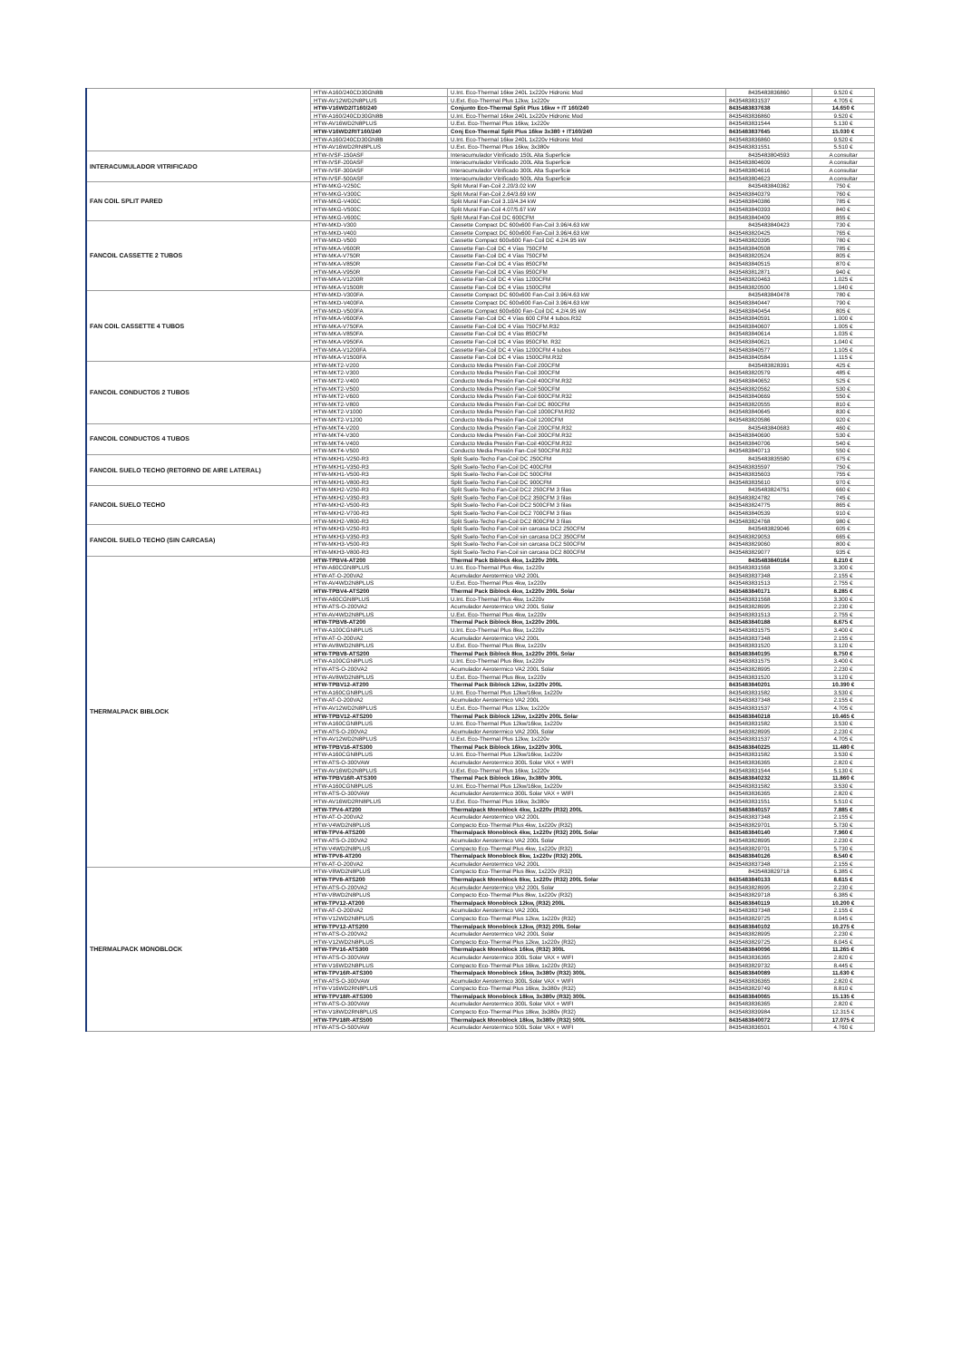| | HTW-A160/240CD30GN8B | U.Int. Eco-Thermal 16kw 240L 1x220v Hidronic Mod | 8435483836860 | 9.520 € |
| | HTW-AV12WD2N8PLUS | U.Ext. Eco-Thermal Plus 12kw, 1x220v | 8435483831537 | 4.705 € |
| | HTW-V16WD2IT160/240 | Conjunto Eco-Thermal Split Plus 16kw + IT 160/240 | 8435483837638 | 14.650 € |
| | HTW-A160/240CD30GN8B | U.Int. Eco-Thermal 16kw 240L 1x220v Hidronic Mod | 8435483836860 | 9.520 € |
| | HTW-AV16WD2N8PLUS | U.Ext. Eco-Thermal Plus 16kw, 1x220v | 8435483831544 | 5.130 € |
| | HTW-V16WD2RIT160/240 | Conj Eco-Thermal Split Plus 16kw 3x380 + IT160/240 | 8435483837645 | 15.030 € |
| | HTW-A160/240CD30GN8B | U.Int. Eco-Thermal 16kw 240L 1x220v Hidronic Mod | 8435483836860 | 9.520 € |
| | HTW-AV16WD2RN8PLUS | U.Ext. Eco-Thermal Plus 16kw, 3x380v | 8435483831551 | 5.510 € |
| INTERACUMULADOR VITRIFICADO | HTW-IVSF-150ASF | Interacumulador Vitrificado 150L Alta Superficie | 8435483804593 | A consultar |
| | HTW-IVSF-200ASF | Interacumulador Vitrificado 200L Alta Superficie | 8435483804609 | A consultar |
| | HTW-IVSF-300ASF | Interacumulador Vitrificado 300L Alta Superficie | 8435483804616 | A consultar |
| | HTW-IVSF-500ASF | Interacumulador Vitrificado 500L Alta Superficie | 8435483804623 | A consultar |
| FAN COIL SPLIT PARED | HTW-MKG-V250C | Split Mural Fan-Coil 2.20/3.02 kW | 8435483840362 | 750 € |
| | HTW-MKG-V300C | Split Mural Fan-Coil 2.64/3.69 kW | 8435483840379 | 760 € |
| | HTW-MKG-V400C | Split Mural Fan-Coil 3.10/4.34 kW | 8435483840386 | 785 € |
| | HTW-MKG-V500C | Split Mural Fan-Coil 4.07/5.67 kW | 8435483840393 | 840 € |
| | HTW-MKG-V600C | Split Mural Fan-Coil DC 600CFM | 8435483840409 | 855 € |
| FANCOIL CASSETTE 2 TUBOS | HTW-MKD-V300 | Cassette Compact DC 600x600 Fan-Coil 3.96/4.63 kW | 8435483840423 | 730 € |
| | HTW-MKD-V400 | Cassette Compact DC 600x600 Fan-Coil 3.96/4.63 kW | 8435483820425 | 765 € |
| | HTW-MKD-V500 | Cassette Compact 600x600 Fan-Coil DC 4.2/4.95 kW | 8435483820395 | 780 € |
| | HTW-MKA-V600R | Cassette Fan-Coil DC 4 Vías 750CFM | 8435483840508 | 785 € |
| | HTW-MKA-V750R | Cassette Fan-Coil DC 4 Vías 750CFM | 8435483820524 | 805 € |
| | HTW-MKA-V850R | Cassette Fan-Coil DC 4 Vías 850CFM | 8435483840515 | 870 € |
| | HTW-MKA-V950R | Cassette Fan-Coil DC 4 Vías 950CFM | 8435483812871 | 940 € |
| | HTW-MKA-V1200R | Cassette Fan-Coil DC 4 Vías 1200CFM | 8435483820463 | 1.025 € |
| | HTW-MKA-V1500R | Cassette Fan-Coil DC 4 Vías 1500CFM | 8435483820500 | 1.040 € |
| FAN COIL CASSETTE 4 TUBOS | HTW-MKD-V300FA | Cassette Compact DC 600x600 Fan-Coil 3.96/4.63 kW | 8435483840478 | 780 € |
| | HTW-MKD-V400FA | Cassette Compact DC 600x600 Fan-Coil 3.96/4.63 kW | 8435483840447 | 790 € |
| | HTW-MKD-V500FA | Cassette Compact 600x600 Fan-Coil DC 4.2/4.95 kW | 8435483840454 | 805 € |
| | HTW-MKA-V600FA | Cassette Fan-Coil DC 4 Vías 600 CFM 4 tubos.R32 | 8435483840591 | 1.000 € |
| | HTW-MKA-V750FA | Cassette Fan-Coil DC 4 Vías 750CFM.R32 | 8435483840607 | 1.005 € |
| | HTW-MKA-V850FA | Cassette Fan-Coil DC 4 Vías 850CFM | 8435483840614 | 1.035 € |
| | HTW-MKA-V950FA | Cassette Fan-Coil DC 4 Vías 950CFM. R32 | 8435483840621 | 1.040 € |
| | HTW-MKA-V1200FA | Cassette Fan-Coil DC 4 Vías 1200CFM 4 tubos | 8435483840577 | 1.105 € |
| | HTW-MKA-V1500FA | Cassette Fan-Coil DC 4 Vías 1500CFM.R32 | 8435483840584 | 1.115 € |
| FANCOIL CONDUCTOS 2 TUBOS | HTW-MKT2-V200 | Conducto Media Presión Fan-Coil 200CFM | 8435483828391 | 425 € |
| | HTW-MKT2-V300 | Conducto Media Presión Fan-Coil 300CFM | 8435483820579 | 485 € |
| | HTW-MKT2-V400 | Conducto Media Presión Fan-Coil 400CFM.R32 | 8435483840652 | 525 € |
| | HTW-MKT2-V500 | Conducto Media Presión Fan-Coil 500CFM | 8435483820562 | 530 € |
| | HTW-MKT2-V600 | Conducto Media Presión Fan-Coil 600CFM.R32 | 8435483840669 | 550 € |
| | HTW-MKT2-V800 | Conducto Media Presión Fan-Coil DC 800CFM | 8435483820555 | 810 € |
| | HTW-MKT2-V1000 | Conducto Media Presión Fan-Coil 1000CFM.R32 | 8435483840645 | 830 € |
| | HTW-MKT2-V1200 | Conducto Media Presión Fan-Coil 1200CFM | 8435483820586 | 920 € |
| FANCOIL CONDUCTOS 4 TUBOS | HTW-MKT4-V200 | Conducto Media Presión Fan-Coil 200CFM.R32 | 8435483840683 | 460 € |
| | HTW-MKT4-V300 | Conducto Media Presión Fan-Coil 300CFM.R32 | 8435483840690 | 530 € |
| | HTW-MKT4-V400 | Conducto Media Presión Fan-Coil 400CFM.R32 | 8435483840706 | 540 € |
| | HTW-MKT4-V500 | Conducto Media Presión Fan-Coil 500CFM.R32 | 8435483840713 | 550 € |
| FANCOIL SUELO TECHO (RETORNO DE AIRE LATERAL) | HTW-MKH1-V250-R3 | Split Suelo-Techo Fan-Coil DC 250CFM | 8435483835580 | 675 € |
| | HTW-MKH1-V350-R3 | Split Suelo-Techo Fan-Coil DC 400CFM | 8435483835597 | 750 € |
| | HTW-MKH1-V500-R3 | Split Suelo-Techo Fan-Coil DC 500CFM | 8435483835603 | 755 € |
| | HTW-MKH1-V800-R3 | Split Suelo-Techo Fan-Coil DC 900CFM | 8435483835610 | 970 € |
| FANCOIL SUELO TECHO | HTW-MKH2-V250-R3 | Split Suelo-Techo Fan-Coil DC2 250CFM 3 filas | 8435483824751 | 660 € |
| | HTW-MKH2-V350-R3 | Split Suelo-Techo Fan-Coil DC2 350CFM 3 filas | 8435483824782 | 745 € |
| | HTW-MKH2-V500-R3 | Split Suelo-Techo Fan-Coil DC2 500CFM 3 filas | 8435483824775 | 865 € |
| | HTW-MKH2-V700-R3 | Split Suelo-Techo Fan-Coil DC2 700CFM 3 filas | 8435483840539 | 910 € |
| | HTW-MKH2-V800-R3 | Split Suelo-Techo Fan-Coil DC2 800CFM 3 filas | 8435483824768 | 980 € |
| FANCOIL SUELO TECHO (SIN CARCASA) | HTW-MKH3-V250-R3 | Split Suelo-Techo Fan-Coil sin carcasa DC2 250CFM | 8435483829046 | 605 € |
| | HTW-MKH3-V350-R3 | Split Suelo-Techo Fan-Coil sin carcasa DC2 350CFM | 8435483829053 | 665 € |
| | HTW-MKH3-V500-R3 | Split Suelo-Techo Fan-Coil sin carcasa DC2 500CFM | 8435483829060 | 800 € |
| | HTW-MKH3-V800-R3 | Split Suelo-Techo Fan-Coil sin carcasa DC2 800CFM | 8435483829077 | 935 € |
| THERMALPACK BIBLOCK | HTW-TPBV4-AT200 | Thermal Pack Biblock 4kw, 1x220v 200L | 8435483840164 | 8.210 € |
| | HTW-A60CGN8PLUS | U.Int. Eco-Thermal Plus 4kw, 1x220v | 8435483831568 | 3.300 € |
| | HTW-AT-O-200VA2 | Acumulador Aerotermico VA2 200L | 8435483837348 | 2.155 € |
| | HTW-AV4WD2N8PLUS | U.Ext. Eco-Thermal Plus 4kw, 1x220v | 8435483831513 | 2.755 € |
| | HTW-TPBV4-ATS200 | Thermal Pack Biblock 4kw, 1x220v 200L Solar | 8435483840171 | 8.285 € |
| | HTW-A60CGN8PLUS | U.Int. Eco-Thermal Plus 4kw, 1x220v | 8435483831568 | 3.300 € |
| | HTW-ATS-O-200VA2 | Acumulador Aerotermico VA2 200L Solar | 8435483828995 | 2.230 € |
| | HTW-AV4WD2N8PLUS | U.Ext. Eco-Thermal Plus 4kw, 1x220v | 8435483831513 | 2.755 € |
| | HTW-TPBV8-AT200 | Thermal Pack Biblock 8kw, 1x220v 200L | 8435483840188 | 8.675 € |
| | HTW-A100CGN8PLUS | U.Int. Eco-Thermal Plus 8kw, 1x220v | 8435483831575 | 3.400 € |
| | HTW-AT-O-200VA2 | Acumulador Aerotermico VA2 200L | 8435483837348 | 2.155 € |
| | HTW-AV8WD2N8PLUS | U.Ext. Eco-Thermal Plus 8kw, 1x220v | 8435483831520 | 3.120 € |
| | HTW-TPBV8-ATS200 | Thermal Pack Biblock 8kw, 1x220v 200L Solar | 8435483840195 | 8.750 € |
| | HTW-A100CGN8PLUS | U.Int. Eco-Thermal Plus 8kw, 1x220v | 8435483831575 | 3.400 € |
| | HTW-ATS-O-200VA2 | Acumulador Aerotermico VA2 200L Solar | 8435483828995 | 2.230 € |
| | HTW-AV8WD2N8PLUS | U.Ext. Eco-Thermal Plus 8kw, 1x220v | 8435483831520 | 3.120 € |
| | HTW-TPBV12-AT200 | Thermal Pack Biblock 12kw, 1x220v 200L | 8435483840201 | 10.390 € |
| | HTW-A160CGN8PLUS | U.Int. Eco-Thermal Plus 12kw/16kw, 1x220v | 8435483831582 | 3.530 € |
| | HTW-AT-O-200VA2 | Acumulador Aerotermico VA2 200L | 8435483837348 | 2.155 € |
| | HTW-AV12WD2N8PLUS | U.Ext. Eco-Thermal Plus 12kw, 1x220v | 8435483831537 | 4.705 € |
| | HTW-TPBV12-ATS200 | Thermal Pack Biblock 12kw, 1x220v 200L Solar | 8435483840218 | 10.465 € |
| | HTW-A160CGN8PLUS | U.Int. Eco-Thermal Plus 12kw/16kw, 1x220v | 8435483831582 | 3.530 € |
| | HTW-ATS-O-200VA2 | Acumulador Aerotermico VA2 200L Solar | 8435483828995 | 2.230 € |
| | HTW-AV12WD2N8PLUS | U.Ext. Eco-Thermal Plus 12kw, 1x220v | 8435483831537 | 4.705 € |
| | HTW-TPBV16-ATS300 | Thermal Pack Biblock 16kw, 1x220v 300L | 8435483840225 | 11.480 € |
| | HTW-A160CGN8PLUS | U.Int. Eco-Thermal Plus 12kw/16kw, 1x220v | 8435483831582 | 3.530 € |
| | HTW-ATS-O-300VAW | Acumulador Aerotermico 300L Solar VAX + WIFI | 8435483836365 | 2.820 € |
| | HTW-AV16WD2N8PLUS | U.Ext. Eco-Thermal Plus 16kw, 1x220v | 8435483831544 | 5.130 € |
| | HTW-TPBV16R-ATS300 | Thermal Pack Biblock 16kw, 3x380v 300L | 8435483840232 | 11.860 € |
| | HTW-A160CGN8PLUS | U.Int. Eco-Thermal Plus 12kw/16kw, 1x220v | 8435483831582 | 3.530 € |
| | HTW-ATS-O-300VAW | Acumulador Aerotermico 300L Solar VAX + WIFI | 8435483836365 | 2.820 € |
| | HTW-AV16WD2RN8PLUS | U.Ext. Eco-Thermal Plus 16kw, 3x380v | 8435483831551 | 5.510 € |
| | HTW-TPV4-AT200 | Thermalpack Monoblock 4kw, 1x220v (R32) 200L | 8435483840157 | 7.885 € |
| | HTW-AT-O-200VA2 | Acumulador Aerotermico VA2 200L | 8435483837348 | 2.155 € |
| | HTW-V4WD2N8PLUS | Compacto Eco-Thermal Plus 4kw, 1x220v (R32) | 8435483829701 | 5.730 € |
| | HTW-TPV4-ATS200 | Thermalpack Monoblock 4kw, 1x220v (R32) 200L Solar | 8435483840140 | 7.960 € |
| | HTW-ATS-O-200VA2 | Acumulador Aerotermico VA2 200L Solar | 8435483828995 | 2.230 € |
| | HTW-V4WD2N8PLUS | Compacto Eco-Thermal Plus 4kw, 1x220v (R32) | 8435483829701 | 5.730 € |
| | HTW-TPV8-AT200 | Thermalpack Monoblock 8kw, 1x220v (R32) 200L | 8435483840126 | 8.540 € |
| | HTW-AT-O-200VA2 | Acumulador Aerotermico VA2 200L | 8435483837348 | 2.155 € |
| THERMALPACK MONOBLOCK | HTW-V8WD2N8PLUS | Compacto Eco-Thermal Plus 8kw, 1x220v (R32) | 8435483829718 | 6.385 € |
| | HTW-TPV8-ATS200 | Thermalpack Monoblock 8kw, 1x220v (R32) 200L Solar | 8435483840133 | 8.615 € |
| | HTW-ATS-O-200VA2 | Acumulador Aerotermico VA2 200L Solar | 8435483828995 | 2.230 € |
| | HTW-V8WD2N8PLUS | Compacto Eco-Thermal Plus 8kw, 1x220v (R32) | 8435483829718 | 6.385 € |
| | HTW-TPV12-AT200 | Thermalpack Monoblock 12kw, (R32) 200L | 8435483840119 | 10.200 € |
| | HTW-AT-O-200VA2 | Acumulador Aerotermico VA2 200L | 8435483837348 | 2.155 € |
| | HTW-V12WD2N8PLUS | Compacto Eco-Thermal Plus 12kw, 1x220v (R32) | 8435483829725 | 8.045 € |
| | HTW-TPV12-ATS200 | Thermalpack Monoblock 12kw, (R32) 200L Solar | 8435483840102 | 10.275 € |
| | HTW-ATS-O-200VA2 | Acumulador Aerotermico VA2 200L Solar | 8435483828995 | 2.230 € |
| | HTW-V12WD2N8PLUS | Compacto Eco-Thermal Plus 12kw, 1x220v (R32) | 8435483829725 | 8.045 € |
| | HTW-TPV16-ATS300 | Thermalpack Monoblock 16kw, (R32) 300L | 8435483840096 | 11.265 € |
| | HTW-ATS-O-300VAW | Acumulador Aerotermico 300L Solar VAX + WIFI | 8435483836365 | 2.820 € |
| | HTW-V16WD2N8PLUS | Compacto Eco-Thermal Plus 16kw, 1x220v (R32) | 8435483829732 | 8.445 € |
| | HTW-TPV16R-ATS300 | Thermalpack Monoblock 16kw, 3x380v (R32) 300L | 8435483840089 | 11.630 € |
| | HTW-ATS-O-300VAW | Acumulador Aerotermico 300L Solar VAX + WIFI | 8435483836365 | 2.820 € |
| | HTW-V16WD2RN8PLUS | Compacto Eco-Thermal Plus 16kw, 3x380v (R32) | 8435483829749 | 8.810 € |
| | HTW-TPV18R-ATS300 | Thermalpack Monoblock 18kw, 3x380v (R32) 300L | 8435483840065 | 15.135 € |
| | HTW-ATS-O-300VAW | Acumulador Aerotermico 300L Solar VAX + WIFI | 8435483836365 | 2.820 € |
| | HTW-V18WD2RN8PLUS | Compacto Eco-Thermal Plus 18kw, 3x380v (R32) | 8435483839984 | 12.315 € |
| | HTW-TPV18R-ATS500 | Thermalpack Monoblock 18kw, 3x380v (R32) 500L | 8435483840072 | 17.075 € |
| | HTW-ATS-O-500VAW | Acumulador Aerotermico 500L Solar VAX + WIFI | 8435483836501 | 4.760 € |